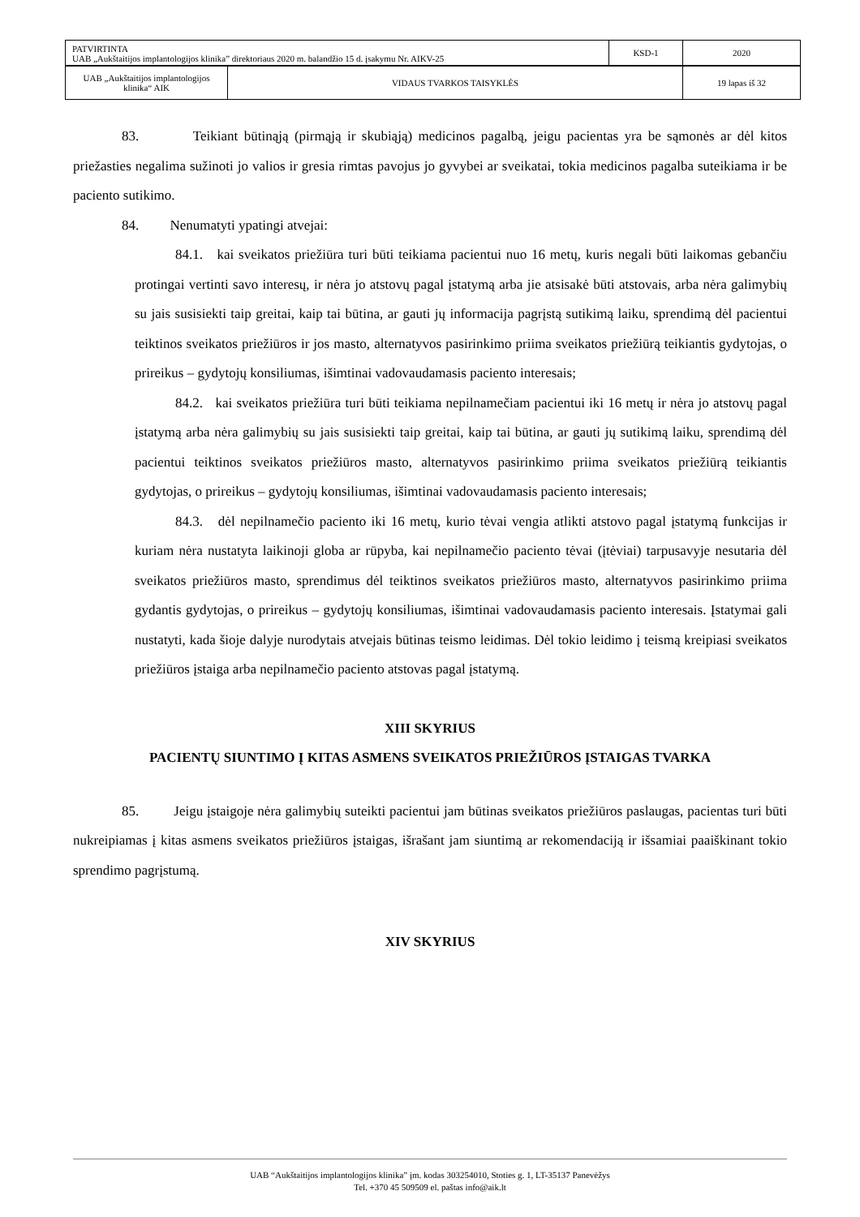| PATVIRTINTA UAB „Aukštaitijos implantologijos klinika” direktoriaus 2020 m. balandžio 15 d. įsakymu Nr. AIKV-25 | KSD-1 | 2020 |
| UAB „Aukštaitijos implantologijos klinika“ AIK | VIDAUS TVARKOS TAISYKLĖS | 19 lapas iš 32 |
83. Teikiant būtinąją (pirmąją ir skubiąją) medicinos pagalbą, jeigu pacientas yra be sąmonės ar dėl kitos priežasties negalima sužinoti jo valios ir gresia rimtas pavojus jo gyvybei ar sveikatai, tokia medicinos pagalba suteikiama ir be paciento sutikimo.
84. Nenumatyti ypatingi atvejai:
84.1. kai sveikatos priežiūra turi būti teikiama pacientui nuo 16 metų, kuris negali būti laikomas gebančiu protingai vertinti savo interesų, ir nėra jo atstovų pagal įstatymą arba jie atsisakė būti atstovais, arba nėra galimybių su jais susisiekti taip greitai, kaip tai būtina, ar gauti jų informacija pagrįstą sutikimą laiku, sprendimą dėl pacientui teiktinos sveikatos priežiūros ir jos masto, alternatyvos pasirinkimo priima sveikatos priežiūrą teikiantis gydytojas, o prireikus – gydytojų konsiliumas, išimtinai vadovaudamasis paciento interesais;
84.2. kai sveikatos priežiūra turi būti teikiama nepilnamečiam pacientui iki 16 metų ir nėra jo atstovų pagal įstatymą arba nėra galimybių su jais susisiekti taip greitai, kaip tai būtina, ar gauti jų sutikimą laiku, sprendimą dėl pacientui teiktinos sveikatos priežiūros masto, alternatyvos pasirinkimo priima sveikatos priežiūrą teikiantis gydytojas, o prireikus – gydytojų konsiliumas, išimtinai vadovaudamasis paciento interesais;
84.3. dėl nepilnamečio paciento iki 16 metų, kurio tėvai vengia atlikti atstovo pagal įstatymą funkcijas ir kuriam nėra nustatyta laikinoji globa ar rūpyba, kai nepilnamečio paciento tėvai (įtėviai) tarpusavyje nesutaria dėl sveikatos priežiūros masto, sprendimus dėl teiktinos sveikatos priežiūros masto, alternatyvos pasirinkimo priima gydantis gydytojas, o prireikus – gydytojų konsiliumas, išimtinai vadovaudamasis paciento interesais. Įstatymai gali nustatyti, kada šioje dalyje nurodytais atvejais būtinas teismo leidimas. Dėl tokio leidimo į teismą kreipiasi sveikatos priežiūros įstaiga arba nepilnamečio paciento atstovas pagal įstatymą.
XIII SKYRIUS
PACIENTŲ SIUNTIMO Į KITAS ASMENS SVEIKATOS PRIEŽIŪROS ĮSTAIGAS TVARKA
85. Jeigu įstaigoje nėra galimybių suteikti pacientui jam būtinas sveikatos priežiūros paslaugas, pacientas turi būti nukreipiamas į kitas asmens sveikatos priežiūros įstaigas, išrašant jam siuntimą ar rekomendaciją ir išsamiai paaiškinant tokio sprendimo pagrįstumą.
XIV SKYRIUS
UAB “Aukštaitijos implantologijos klinika” įm. kodas 303254010, Stoties g. 1, LT-35137 Panevėžys
Tel. +370 45 509509 el. paštas info@aik.lt